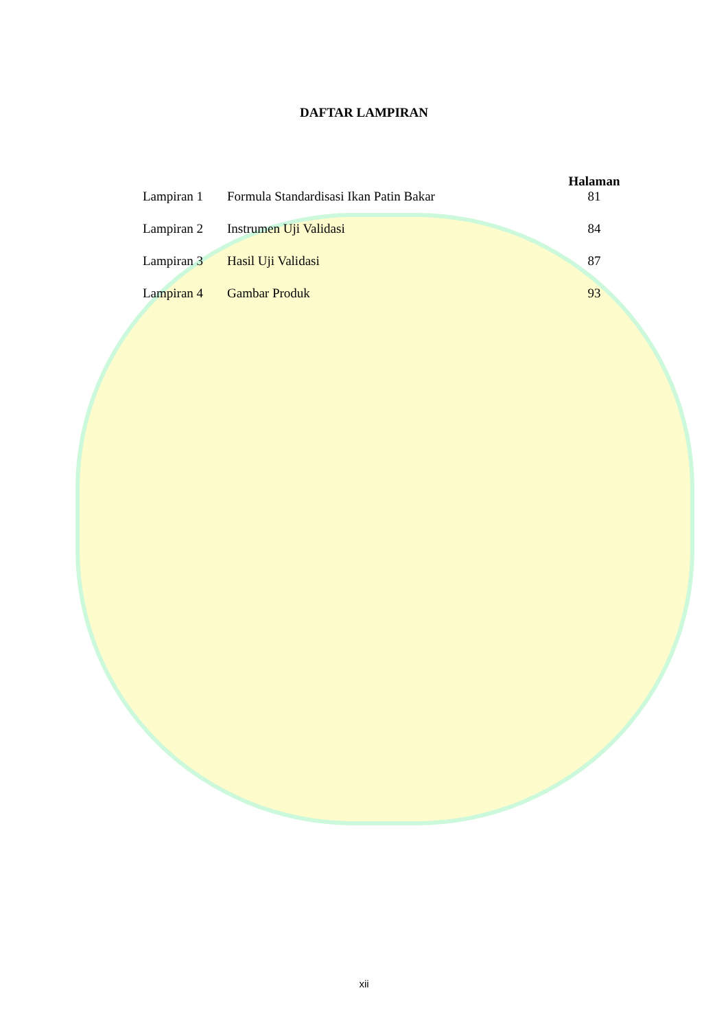DAFTAR LAMPIRAN
| | | Halaman |
| --- | --- | --- |
| Lampiran 1 | Formula Standardisasi Ikan Patin Bakar | 81 |
| Lampiran 2 | Instrumen Uji Validasi | 84 |
| Lampiran 3 | Hasil Uji Validasi | 87 |
| Lampiran 4 | Gambar Produk | 93 |
xii